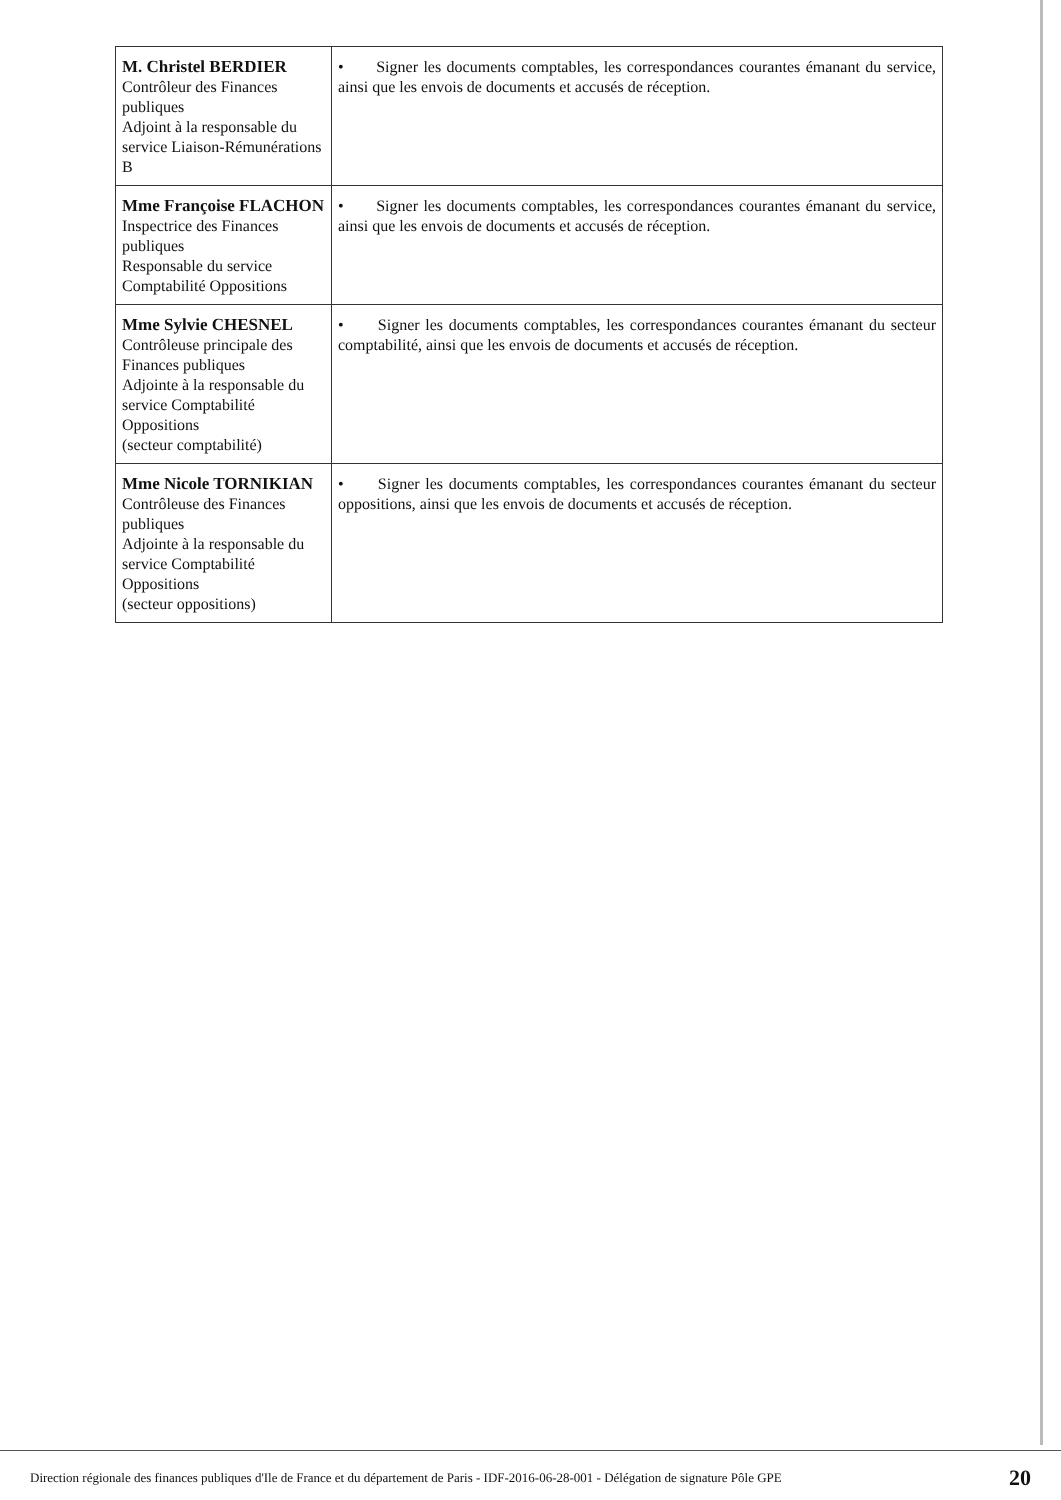| M. Christel BERDIER Contrôleur des Finances publiques Adjoint à la responsable du service Liaison-Rémunérations B | • Signer les documents comptables, les correspondances courantes émanant du service, ainsi que les envois de documents et accusés de réception. |
| Mme Françoise FLACHON Inspectrice des Finances publiques Responsable du service Comptabilité Oppositions | • Signer les documents comptables, les correspondances courantes émanant du service, ainsi que les envois de documents et accusés de réception. |
| Mme Sylvie CHESNEL Contrôleuse principale des Finances publiques Adjointe à la responsable du service Comptabilité Oppositions (secteur comptabilité) | • Signer les documents comptables, les correspondances courantes émanant du secteur comptabilité, ainsi que les envois de documents et accusés de réception. |
| Mme Nicole TORNIKIAN Contrôleuse des Finances publiques Adjointe à la responsable du service Comptabilité Oppositions (secteur oppositions) | • Signer les documents comptables, les correspondances courantes émanant du secteur oppositions, ainsi que les envois de documents et accusés de réception. |
Direction régionale des finances publiques d'Ile de France et du département de Paris - IDF-2016-06-28-001 - Délégation de signature Pôle GPE 20